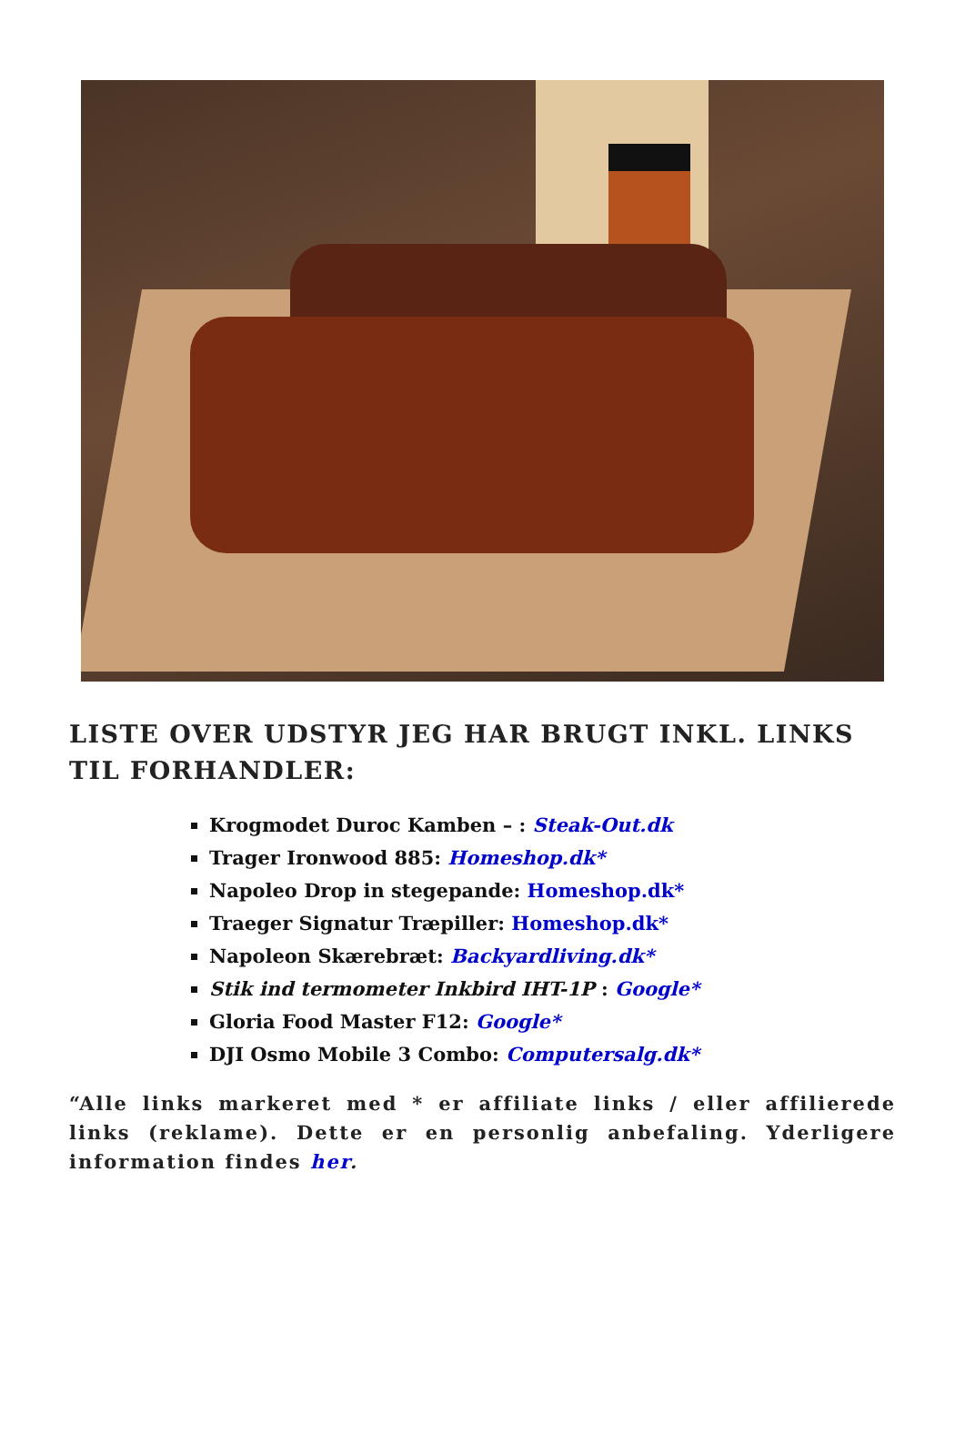LISTE OVER UDSTYR JEG HAR BRUGT INKL. LINKS TIL FORHANDLER:
Krogmodet Duroc Kamben – : Steak-Out.dk
Trager Ironwood 885: Homeshop.dk*
Napoleo Drop in stegepande: Homeshop.dk*
Traeger Signatur Træpiller: Homeshop.dk*
Napoleon Skærebræt: Backyardliving.dk*
Stik ind termometer Inkbird IHT-1P : Google*
Gloria Food Master F12: Google*
DJI Osmo Mobile 3 Combo: Computersalg.dk*
“Alle links markeret med * er affiliate links / eller affilierede links (reklame). Dette er en personlig anbefaling. Yderligere information findes her.